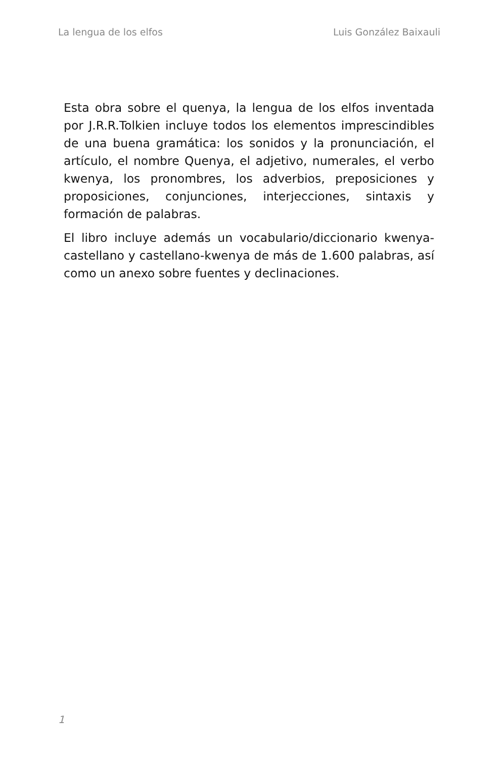La lengua de los elfos Luis González Baixauli
Esta obra sobre el quenya, la lengua de los elfos inventada por J.R.R.Tolkien incluye todos los elementos imprescindibles de una buena gramática: los sonidos y la pronunciación, el artículo, el nombre Quenya, el adjetivo, numerales, el verbo kwenya, los pronombres, los adverbios, preposiciones y proposiciones, conjunciones, interjecciones, sintaxis y formación de palabras.
El libro incluye además un vocabulario/diccionario kwenya-castellano y castellano-kwenya de más de 1.600 palabras, así como un anexo sobre fuentes y declinaciones.
1